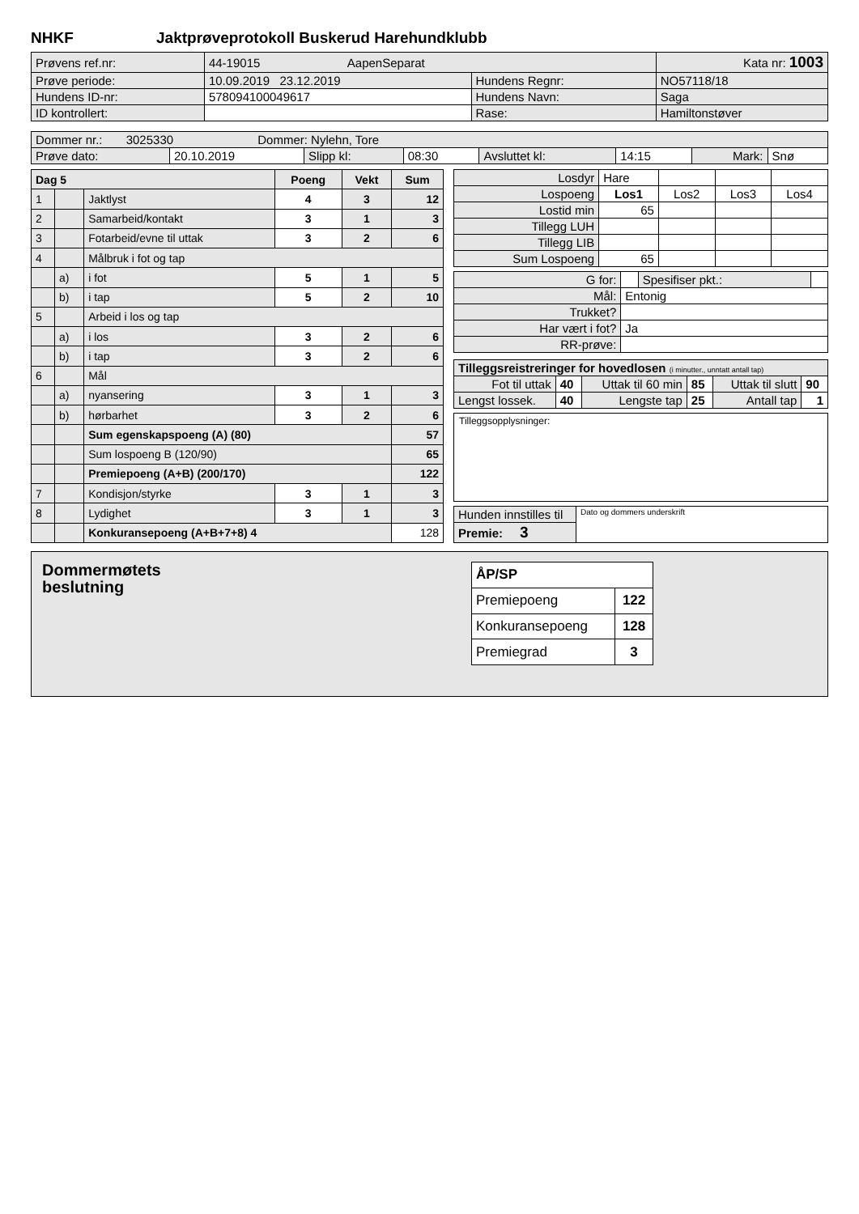NHKF Jaktprøveprotokoll Buskerud Harehundklubb
| Prøvens ref.nr: | 44-19015 AapenSeparat | | Kata nr: 1003 |
| Prøve periode: | 10.09.2019 23.12.2019 | Hundens Regnr: | NO57118/18 |
| Hundens ID-nr: | 578094100049617 | Hundens Navn: | Saga |
| ID kontrollert: | | Rase: | Hamiltonstøver |
| Dommer nr.: 3025330 Dommer: Nylehn, Tore | | | | | | | |
| Prøve dato: | 20.10.2019 | Slipp kl: | 08:30 | Avsluttet kl: | 14:15 | Mark: | Snø |
| Dag 5 | | | Poeng | Vekt | Sum |
| --- | --- | --- | --- | --- | --- |
| 1 | | Jaktlyst | 4 | 3 | 12 |
| 2 | | Samarbeid/kontakt | 3 | 1 | 3 |
| 3 | | Fotarbeid/evne til uttak | 3 | 2 | 6 |
| 4 | | Målbruk i fot og tap | | | |
| | a) | i fot | 5 | 1 | 5 |
| | b) | i tap | 5 | 2 | 10 |
| 5 | | Arbeid i los og tap | | | |
| | a) | i los | 3 | 2 | 6 |
| | b) | i tap | 3 | 2 | 6 |
| 6 | | Mål | | | |
| | a) | nyansering | 3 | 1 | 3 |
| | b) | hørbarhet | 3 | 2 | 6 |
| | | Sum egenskapspoeng (A) (80) | | | 57 |
| | | Sum lospoeng B (120/90) | | | 65 |
| | | Premiepoeng (A+B) (200/170) | | | 122 |
| 7 | | Kondisjon/styrke | 3 | 1 | 3 |
| 8 | | Lydighet | 3 | 1 | 3 |
| | | Konkuransepoeng (A+B+7+8) 4 | | | 128 |
| Losdyr | Hare | | | |
| Lospoeng | Los1 | Los2 | Los3 | Los4 |
| Lostid min | 65 | | | |
| Tillegg LUH | | | | |
| Tillegg LIB | | | | |
| Sum Lospoeng | 65 | | | |
| G for: | | Spesifiser pkt.: | |
| Mål: | Entonig | | |
| Trukket? | | | |
| Har vært i fot? | Ja | | |
| RR-prøve: | | | |
| Tilleggsreistreringer for hovedlosen (i minutter., unntatt antall tap) | | | | | |
| Fot til uttak | 40 | Uttak til 60 min | 85 | Uttak til slutt | 90 |
| Lengst lossek. | 40 | Lengste tap | 25 | Antall tap | 1 |
Tilleggsopplysninger:
| Hunden innstilles til | Dato og dommers underskrift |
| Premie: 3 | |
Dommermøtets
beslutning
| ÅP/SP | |
| Premiepoeng | 122 |
| Konkuransepoeng | 128 |
| Premiegrad | 3 |